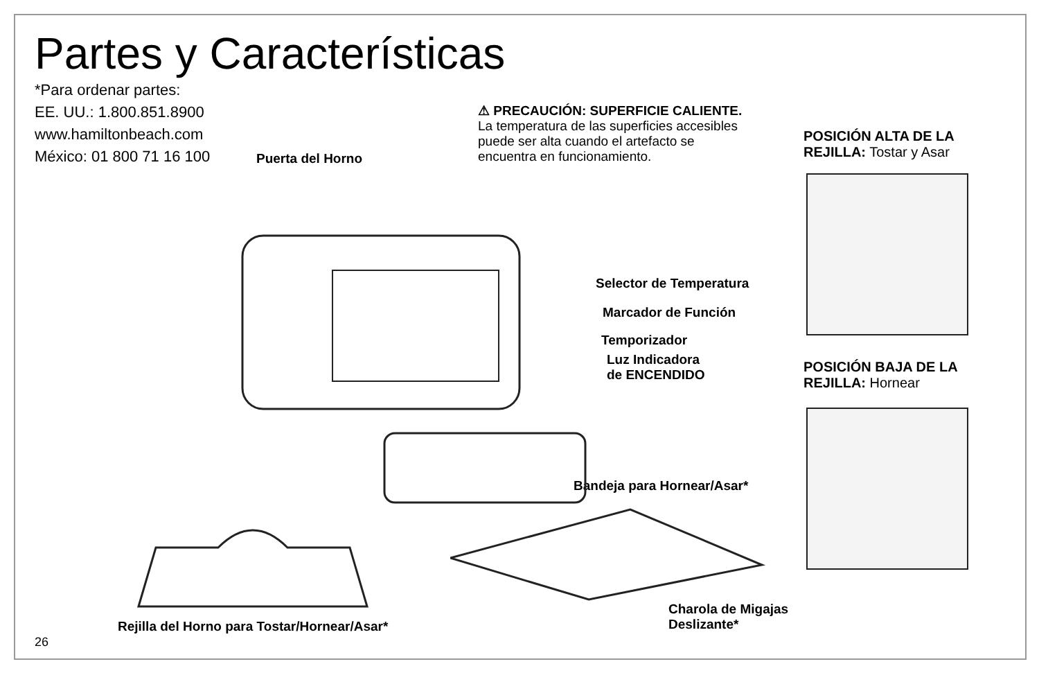Partes y Características
*Para ordenar partes:
EE. UU.: 1.800.851.8900
www.hamiltonbeach.com
México: 01 800 71 16 100
⚠ PRECAUCIÓN: SUPERFICIE CALIENTE.
La temperatura de las superficies accesibles puede ser alta cuando el artefacto se encuentra en funcionamiento.
Puerta del Horno
Selector de Temperatura
Marcador de Función
Temporizador
Luz Indicadora
de ENCENDIDO
Bandeja para Hornear/Asar*
Charola de Migajas
Deslizante*
Rejilla del Horno para Tostar/Hornear/Asar*
POSICIÓN ALTA DE LA
REJILLA: Tostar y Asar
POSICIÓN BAJA DE LA
REJILLA: Hornear
26